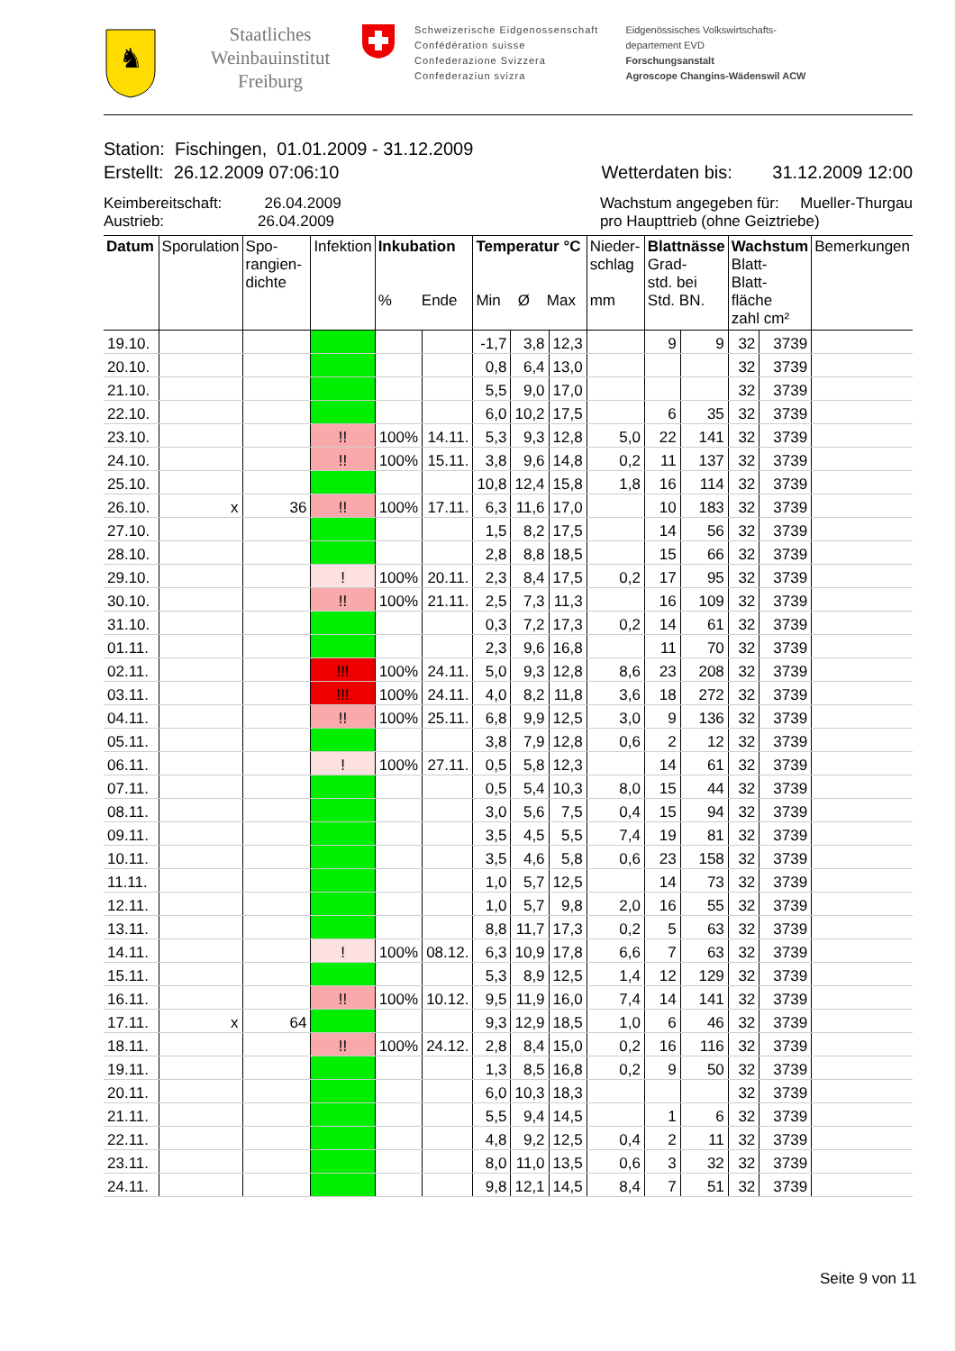♞
Staatliches Weinbauinstitut Freiburg
Schweizerische Eidgenossenschaft
Confédération suisse
Confederazione Svizzera
Confederaziun svizra
Eidgenössisches Volkswirtschafts-
departement EVD
Forschungsanstalt
Agroscope Changins-Wädenswil ACW
Station: Fischingen, 01.01.2009 - 31.12.2009
Erstellt: 26.12.2009 07:06:10 Wetterdaten bis: 31.12.2009 12:00
Keimbereitschaft: 26.04.2009
Austrieb: 26.04.2009 Wachstum angegeben für: Mueller-Thurgau
pro Haupttrieb (ohne Geiztriebe)
| Datum | Sporulation | Spo- rangien- dichte | Infektion | Inkubation % Ende | | Temperatur °C Min Ø Max | | | Nieder- schlag mm | Blattnässe Grad- std. bei Std. BN. | | Wachstum Blatt- Blatt- fläche zahl cm² | | Bemerkungen |
| --- | --- | --- | --- | --- | --- | --- | --- | --- | --- | --- | --- | --- | --- | --- |
| 19.10. | | | | | | -1,7 | 3,8 | 12,3 | | 9 | 9 | 32 | 3739 | |
| 20.10. | | | | | | 0,8 | 6,4 | 13,0 | | | | 32 | 3739 | |
| 21.10. | | | | | | 5,5 | 9,0 | 17,0 | | | | 32 | 3739 | |
| 22.10. | | | | | | 6,0 | 10,2 | 17,5 | | 6 | 35 | 32 | 3739 | |
| 23.10. | | | !! | 100% | 14.11. | 5,3 | 9,3 | 12,8 | 5,0 | 22 | 141 | 32 | 3739 | |
| 24.10. | | | !! | 100% | 15.11. | 3,8 | 9,6 | 14,8 | 0,2 | 11 | 137 | 32 | 3739 | |
| 25.10. | | | | | | 10,8 | 12,4 | 15,8 | 1,8 | 16 | 114 | 32 | 3739 | |
| 26.10. | x | 36 | !! | 100% | 17.11. | 6,3 | 11,6 | 17,0 | | 10 | 183 | 32 | 3739 | |
| 27.10. | | | | | | 1,5 | 8,2 | 17,5 | | 14 | 56 | 32 | 3739 | |
| 28.10. | | | | | | 2,8 | 8,8 | 18,5 | | 15 | 66 | 32 | 3739 | |
| 29.10. | | | ! | 100% | 20.11. | 2,3 | 8,4 | 17,5 | 0,2 | 17 | 95 | 32 | 3739 | |
| 30.10. | | | !! | 100% | 21.11. | 2,5 | 7,3 | 11,3 | | 16 | 109 | 32 | 3739 | |
| 31.10. | | | | | | 0,3 | 7,2 | 17,3 | 0,2 | 14 | 61 | 32 | 3739 | |
| 01.11. | | | | | | 2,3 | 9,6 | 16,8 | | 11 | 70 | 32 | 3739 | |
| 02.11. | | | !!! | 100% | 24.11. | 5,0 | 9,3 | 12,8 | 8,6 | 23 | 208 | 32 | 3739 | |
| 03.11. | | | !!! | 100% | 24.11. | 4,0 | 8,2 | 11,8 | 3,6 | 18 | 272 | 32 | 3739 | |
| 04.11. | | | !! | 100% | 25.11. | 6,8 | 9,9 | 12,5 | 3,0 | 9 | 136 | 32 | 3739 | |
| 05.11. | | | | | | 3,8 | 7,9 | 12,8 | 0,6 | 2 | 12 | 32 | 3739 | |
| 06.11. | | | ! | 100% | 27.11. | 0,5 | 5,8 | 12,3 | | 14 | 61 | 32 | 3739 | |
| 07.11. | | | | | | 0,5 | 5,4 | 10,3 | 8,0 | 15 | 44 | 32 | 3739 | |
| 08.11. | | | | | | 3,0 | 5,6 | 7,5 | 0,4 | 15 | 94 | 32 | 3739 | |
| 09.11. | | | | | | 3,5 | 4,5 | 5,5 | 7,4 | 19 | 81 | 32 | 3739 | |
| 10.11. | | | | | | 3,5 | 4,6 | 5,8 | 0,6 | 23 | 158 | 32 | 3739 | |
| 11.11. | | | | | | 1,0 | 5,7 | 12,5 | | 14 | 73 | 32 | 3739 | |
| 12.11. | | | | | | 1,0 | 5,7 | 9,8 | 2,0 | 16 | 55 | 32 | 3739 | |
| 13.11. | | | | | | 8,8 | 11,7 | 17,3 | 0,2 | 5 | 63 | 32 | 3739 | |
| 14.11. | | | ! | 100% | 08.12. | 6,3 | 10,9 | 17,8 | 6,6 | 7 | 63 | 32 | 3739 | |
| 15.11. | | | | | | 5,3 | 8,9 | 12,5 | 1,4 | 12 | 129 | 32 | 3739 | |
| 16.11. | | | !! | 100% | 10.12. | 9,5 | 11,9 | 16,0 | 7,4 | 14 | 141 | 32 | 3739 | |
| 17.11. | x | 64 | | | | 9,3 | 12,9 | 18,5 | 1,0 | 6 | 46 | 32 | 3739 | |
| 18.11. | | | !! | 100% | 24.12. | 2,8 | 8,4 | 15,0 | 0,2 | 16 | 116 | 32 | 3739 | |
| 19.11. | | | | | | 1,3 | 8,5 | 16,8 | 0,2 | 9 | 50 | 32 | 3739 | |
| 20.11. | | | | | | 6,0 | 10,3 | 18,3 | | | | 32 | 3739 | |
| 21.11. | | | | | | 5,5 | 9,4 | 14,5 | | 1 | 6 | 32 | 3739 | |
| 22.11. | | | | | | 4,8 | 9,2 | 12,5 | 0,4 | 2 | 11 | 32 | 3739 | |
| 23.11. | | | | | | 8,0 | 11,0 | 13,5 | 0,6 | 3 | 32 | 32 | 3739 | |
| 24.11. | | | | | | 9,8 | 12,1 | 14,5 | 8,4 | 7 | 51 | 32 | 3739 | |
Seite 9 von 11